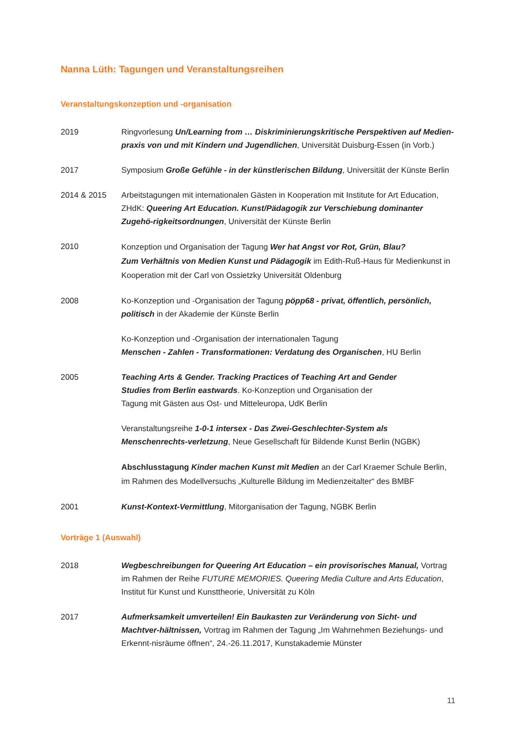Nanna Lüth: Tagungen und Veranstaltungsreihen
Veranstaltungskonzeption und -organisation
2019 Ringvorlesung Un/Learning from … Diskriminierungskritische Perspektiven auf Medien-praxis von und mit Kindern und Jugendlichen, Universität Duisburg-Essen (in Vorb.)
2017 Symposium Große Gefühle - in der künstlerischen Bildung, Universität der Künste Berlin
2014 & 2015 Arbeitstagungen mit internationalen Gästen in Kooperation mit Institute for Art Education, ZHdK: Queering Art Education. Kunst/Pädagogik zur Verschiebung dominanter Zugehö-rigkeitsordnungen, Universität der Künste Berlin
2010
Konzeption und Organisation der Tagung Wer hat Angst vor Rot, Grün, Blau?
Zum Verhältnis von Medien Kunst und Pädagogik im Edith-Ruß-Haus für Medienkunst in Kooperation mit der Carl von Ossietzky Universität Oldenburg
2008 Ko-Konzeption und -Organisation der Tagung pöpp68 - privat, öffentlich, persönlich, politisch in der Akademie der Künste Berlin
Ko-Konzeption und -Organisation der internationalen Tagung
Menschen - Zahlen - Transformationen: Verdatung des Organischen, HU Berlin
2005 Teaching Arts & Gender. Tracking Practices of Teaching Art and Gender
Studies from Berlin eastwards. Ko-Konzeption und Organisation der
Tagung mit Gästen aus Ost- und Mitteleuropa, UdK Berlin
Veranstaltungsreihe 1-0-1 intersex - Das Zwei-Geschlechter-System als Menschenrechts-verletzung, Neue Gesellschaft für Bildende Kunst Berlin (NGBK)
Abschlusstagung Kinder machen Kunst mit Medien an der Carl Kraemer Schule Berlin, im Rahmen des Modellversuchs „Kulturelle Bildung im Medienzeitalter“ des BMBF
2001 Kunst-Kontext-Vermittlung, Mitorganisation der Tagung, NGBK Berlin
Vorträge 1 (Auswahl)
2018 Wegbeschreibungen for Queering Art Education – ein provisorisches Manual, Vortrag im Rahmen der Reihe FUTURE MEMORIES. Queering Media Culture and Arts Education, Institut für Kunst und Kunsttheorie, Universität zu Köln
2017 Aufmerksamkeit umverteilen! Ein Baukasten zur Veränderung von Sicht- und Machtver-hältnissen, Vortrag im Rahmen der Tagung „Im Wahrnehmen Beziehungs- und Erkennt-nisräume öffnen“, 24.-26.11.2017, Kunstakademie Münster
11